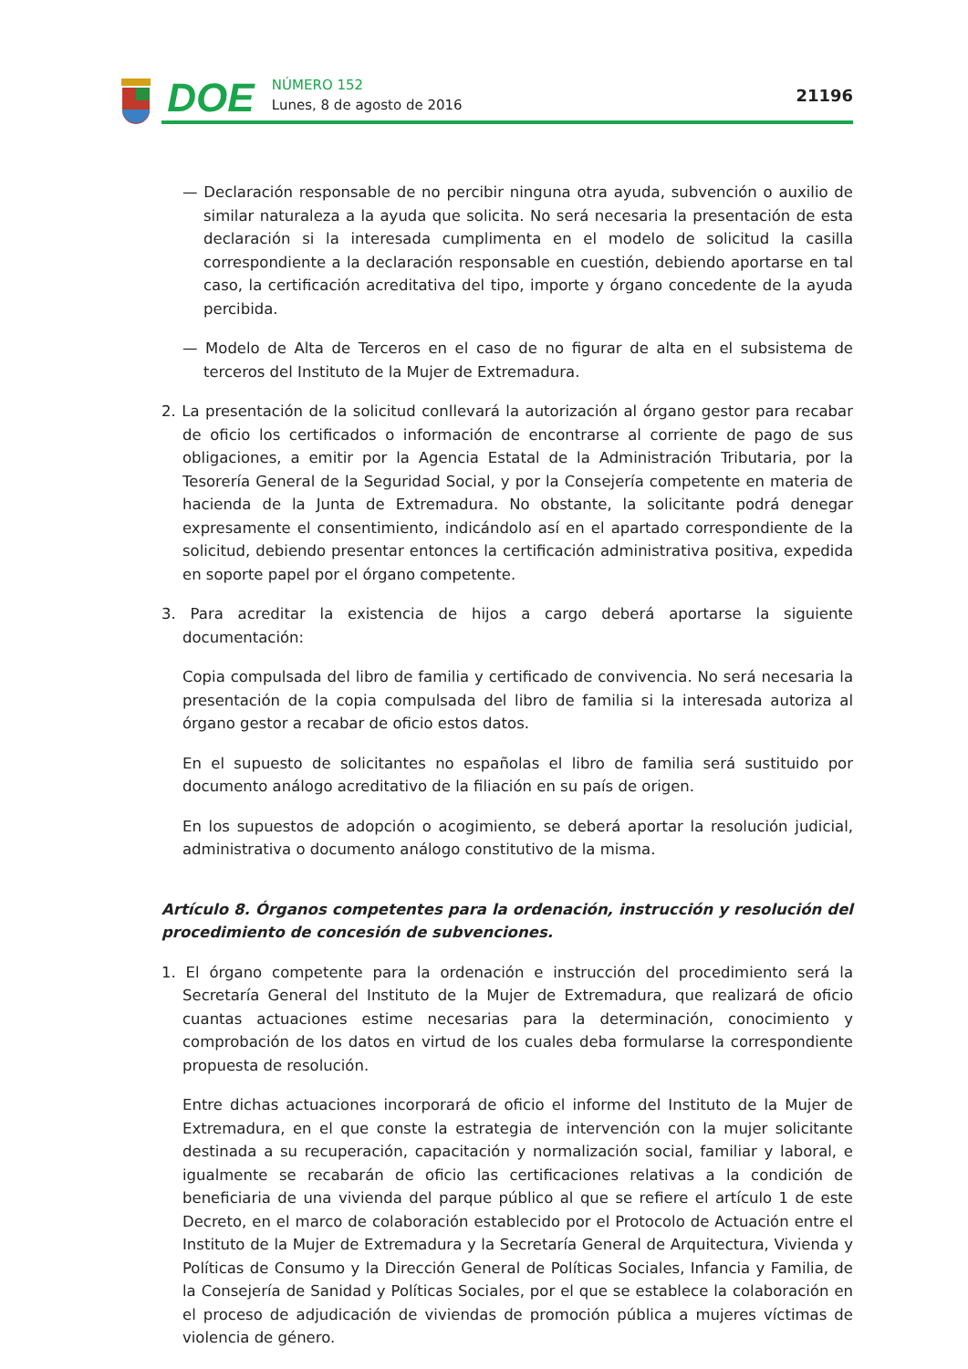DOE NÚMERO 152
Lunes, 8 de agosto de 2016
21196
— Declaración responsable de no percibir ninguna otra ayuda, subvención o auxilio de similar naturaleza a la ayuda que solicita. No será necesaria la presentación de esta declaración si la interesada cumplimenta en el modelo de solicitud la casilla correspondiente a la declaración responsable en cuestión, debiendo aportarse en tal caso, la certificación acreditativa del tipo, importe y órgano concedente de la ayuda percibida.
— Modelo de Alta de Terceros en el caso de no figurar de alta en el subsistema de terceros del Instituto de la Mujer de Extremadura.
2. La presentación de la solicitud conllevará la autorización al órgano gestor para recabar de oficio los certificados o información de encontrarse al corriente de pago de sus obligaciones, a emitir por la Agencia Estatal de la Administración Tributaria, por la Tesorería General de la Seguridad Social, y por la Consejería competente en materia de hacienda de la Junta de Extremadura. No obstante, la solicitante podrá denegar expresamente el consentimiento, indicándolo así en el apartado correspondiente de la solicitud, debiendo presentar entonces la certificación administrativa positiva, expedida en soporte papel por el órgano competente.
3. Para acreditar la existencia de hijos a cargo deberá aportarse la siguiente documentación:
Copia compulsada del libro de familia y certificado de convivencia. No será necesaria la presentación de la copia compulsada del libro de familia si la interesada autoriza al órgano gestor a recabar de oficio estos datos.
En el supuesto de solicitantes no españolas el libro de familia será sustituido por documento análogo acreditativo de la filiación en su país de origen.
En los supuestos de adopción o acogimiento, se deberá aportar la resolución judicial, administrativa o documento análogo constitutivo de la misma.
Artículo 8. Órganos competentes para la ordenación, instrucción y resolución del procedimiento de concesión de subvenciones.
1. El órgano competente para la ordenación e instrucción del procedimiento será la Secretaría General del Instituto de la Mujer de Extremadura, que realizará de oficio cuantas actuaciones estime necesarias para la determinación, conocimiento y comprobación de los datos en virtud de los cuales deba formularse la correspondiente propuesta de resolución.
Entre dichas actuaciones incorporará de oficio el informe del Instituto de la Mujer de Extremadura, en el que conste la estrategia de intervención con la mujer solicitante destinada a su recuperación, capacitación y normalización social, familiar y laboral, e igualmente se recabarán de oficio las certificaciones relativas a la condición de beneficiaria de una vivienda del parque público al que se refiere el artículo 1 de este Decreto, en el marco de colaboración establecido por el Protocolo de Actuación entre el Instituto de la Mujer de Extremadura y la Secretaría General de Arquitectura, Vivienda y Políticas de Consumo y la Dirección General de Políticas Sociales, Infancia y Familia, de la Consejería de Sanidad y Políticas Sociales, por el que se establece la colaboración en el proceso de adjudicación de viviendas de promoción pública a mujeres víctimas de violencia de género.